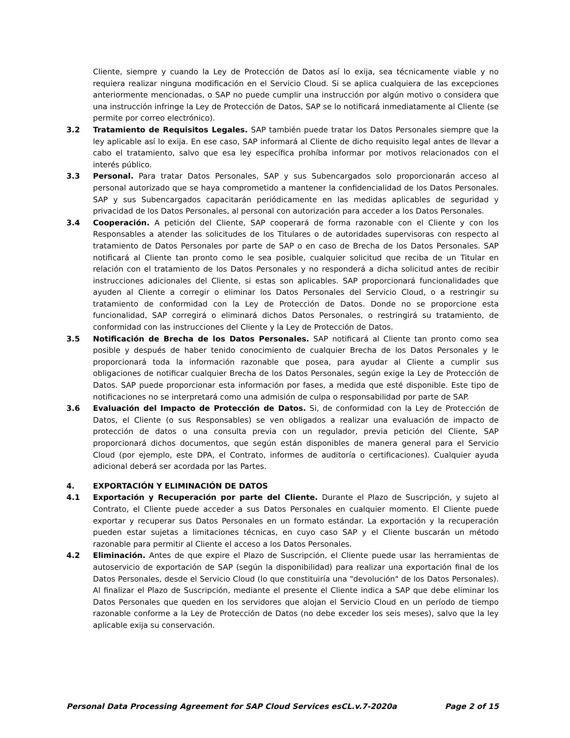Cliente, siempre y cuando la Ley de Protección de Datos así lo exija, sea técnicamente viable y no requiera realizar ninguna modificación en el Servicio Cloud. Si se aplica cualquiera de las excepciones anteriormente mencionadas, o SAP no puede cumplir una instrucción por algún motivo o considera que una instrucción infringe la Ley de Protección de Datos, SAP se lo notificará inmediatamente al Cliente (se permite por correo electrónico).
3.2 Tratamiento de Requisitos Legales. SAP también puede tratar los Datos Personales siempre que la ley aplicable así lo exija. En ese caso, SAP informará al Cliente de dicho requisito legal antes de llevar a cabo el tratamiento, salvo que esa ley específica prohíba informar por motivos relacionados con el interés público.
3.3 Personal. Para tratar Datos Personales, SAP y sus Subencargados solo proporcionarán acceso al personal autorizado que se haya comprometido a mantener la confidencialidad de los Datos Personales. SAP y sus Subencargados capacitarán periódicamente en las medidas aplicables de seguridad y privacidad de los Datos Personales, al personal con autorización para acceder a los Datos Personales.
3.4 Cooperación. A petición del Cliente, SAP cooperará de forma razonable con el Cliente y con los Responsables a atender las solicitudes de los Titulares o de autoridades supervisoras con respecto al tratamiento de Datos Personales por parte de SAP o en caso de Brecha de los Datos Personales. SAP notificará al Cliente tan pronto como le sea posible, cualquier solicitud que reciba de un Titular en relación con el tratamiento de los Datos Personales y no responderá a dicha solicitud antes de recibir instrucciones adicionales del Cliente, si estas son aplicables. SAP proporcionará funcionalidades que ayuden al Cliente a corregir o eliminar los Datos Personales del Servicio Cloud, o a restringir su tratamiento de conformidad con la Ley de Protección de Datos. Donde no se proporcione esta funcionalidad, SAP corregirá o eliminará dichos Datos Personales, o restringirá su tratamiento, de conformidad con las instrucciones del Cliente y la Ley de Protección de Datos.
3.5 Notificación de Brecha de los Datos Personales. SAP notificará al Cliente tan pronto como sea posible y después de haber tenido conocimiento de cualquier Brecha de los Datos Personales y le proporcionará toda la información razonable que posea, para ayudar al Cliente a cumplir sus obligaciones de notificar cualquier Brecha de los Datos Personales, según exige la Ley de Protección de Datos. SAP puede proporcionar esta información por fases, a medida que esté disponible. Este tipo de notificaciones no se interpretará como una admisión de culpa o responsabilidad por parte de SAP.
3.6 Evaluación del Impacto de Protección de Datos. Si, de conformidad con la Ley de Protección de Datos, el Cliente (o sus Responsables) se ven obligados a realizar una evaluación de impacto de protección de datos o una consulta previa con un regulador, previa petición del Cliente, SAP proporcionará dichos documentos, que según están disponibles de manera general para el Servicio Cloud (por ejemplo, este DPA, el Contrato, informes de auditoría o certificaciones). Cualquier ayuda adicional deberá ser acordada por las Partes.
4. EXPORTACIÓN Y ELIMINACIÓN DE DATOS
4.1 Exportación y Recuperación por parte del Cliente. Durante el Plazo de Suscripción, y sujeto al Contrato, el Cliente puede acceder a sus Datos Personales en cualquier momento. El Cliente puede exportar y recuperar sus Datos Personales en un formato estándar. La exportación y la recuperación pueden estar sujetas a limitaciones técnicas, en cuyo caso SAP y el Cliente buscarán un método razonable para permitir al Cliente el acceso a los Datos Personales.
4.2 Eliminación. Antes de que expire el Plazo de Suscripción, el Cliente puede usar las herramientas de autoservicio de exportación de SAP (según la disponibilidad) para realizar una exportación final de los Datos Personales, desde el Servicio Cloud (lo que constituiría una "devolución" de los Datos Personales). Al finalizar el Plazo de Suscripción, mediante el presente el Cliente indica a SAP que debe eliminar los Datos Personales que queden en los servidores que alojan el Servicio Cloud en un período de tiempo razonable conforme a la Ley de Protección de Datos (no debe exceder los seis meses), salvo que la ley aplicable exija su conservación.
Personal Data Processing Agreement for SAP Cloud Services esCL.v.7-2020a Page 2 of 15